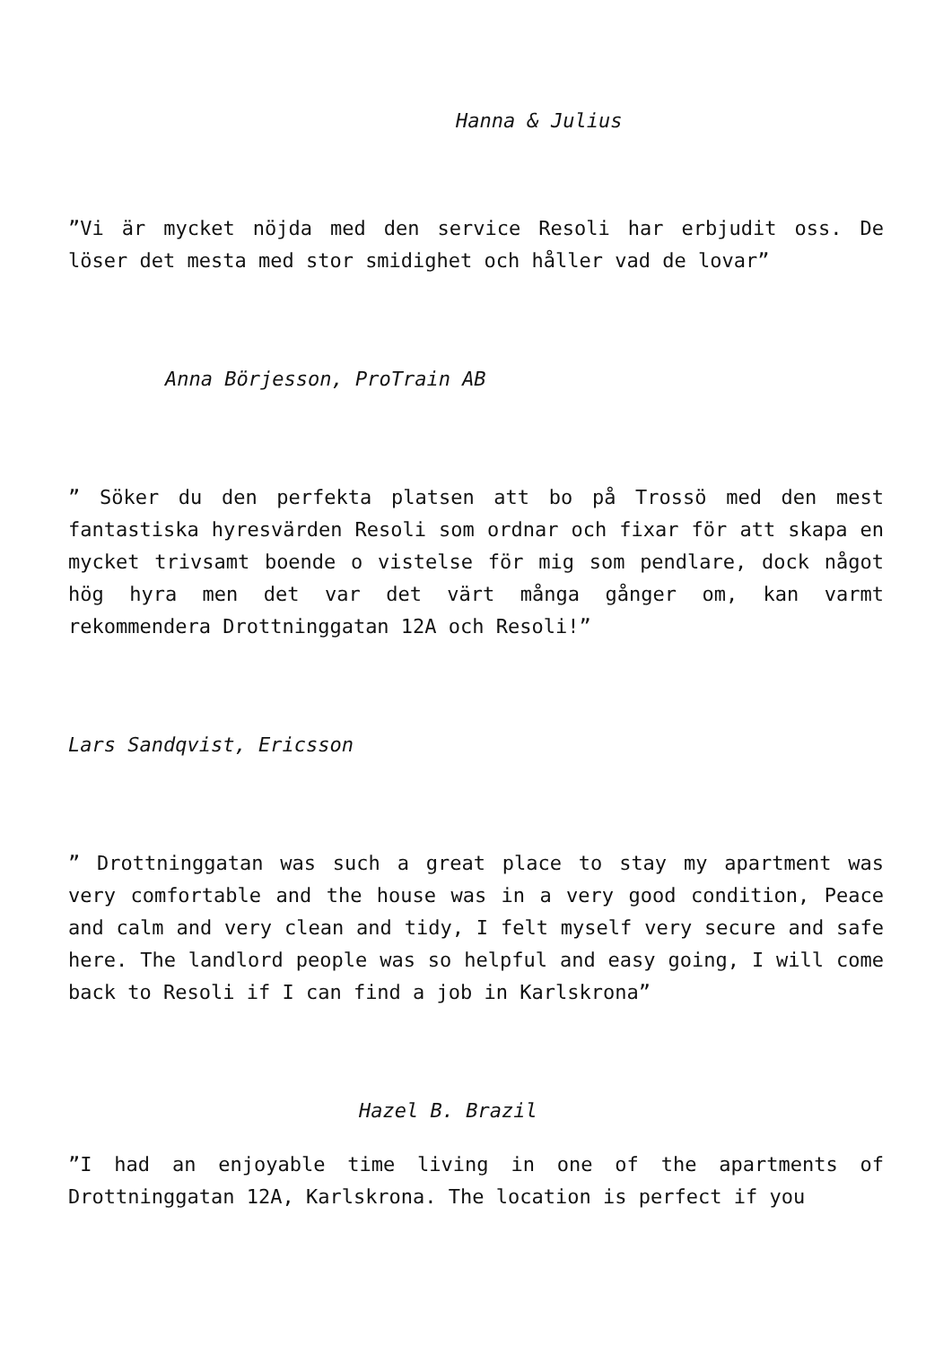Hanna & Julius
”Vi är mycket nöjda med den service Resoli har erbjudit oss. De löser det mesta med stor smidighet och håller vad de lovar”
Anna Börjesson, ProTrain AB
” Söker du den perfekta platsen att bo på Trossö med den mest fantastiska hyresvärden Resoli som ordnar och fixar för att skapa en mycket trivsamt boende o vistelse för mig som pendlare, dock något hög hyra men det var det värt många gånger om, kan varmt rekommendera Drottninggatan 12A och Resoli!”
Lars Sandqvist, Ericsson
” Drottninggatan was such a great place to stay my apartment was very comfortable and the house was in a very good condition, Peace and calm and very clean and tidy, I felt myself very secure and safe here. The landlord people was so helpful and easy going, I will come back to Resoli if I can find a job in Karlskrona”
Hazel B. Brazil
”I had an enjoyable time living in one of the apartments of Drottninggatan 12A, Karlskrona. The location is perfect if you